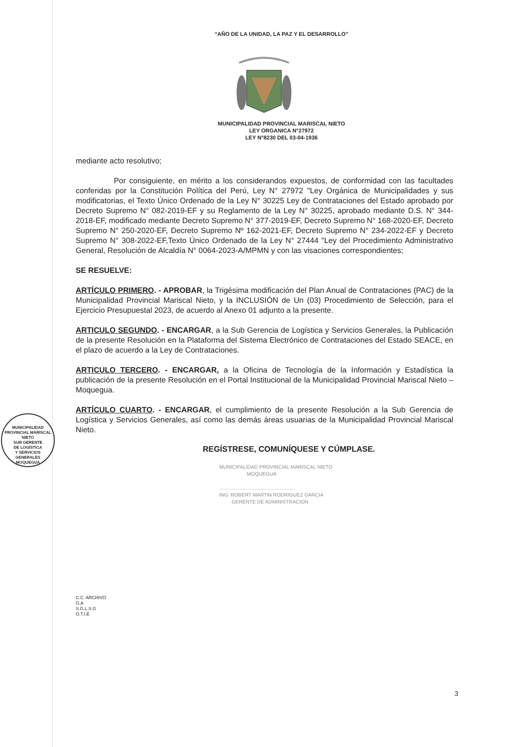“AÑO DE LA UNIDAD, LA PAZ Y EL DESARROLLO”
MUNICIPALIDAD PROVINCIAL MARISCAL NIETO
LEY ORGANICA N°27972
LEY N°8230 DEL 03-04-1936
mediante acto resolutivo;
Por consiguiente, en mérito a los considerandos expuestos, de conformidad con las facultades conferidas por la Constitución Política del Perú, Ley N° 27972 "Ley Orgánica de Municipalidades y sus modificatorias, el Texto Único Ordenado de la Ley N° 30225 Ley de Contrataciones del Estado aprobado por Decreto Supremo N° 082-2019-EF y su Reglamento de la Ley N° 30225, aprobado mediante D.S. N° 344-2018-EF, modificado mediante Decreto Supremo N° 377-2019-EF, Decreto Supremo N° 168-2020-EF, Decreto Supremo N° 250-2020-EF, Decreto Supremo Nº 162-2021-EF, Decreto Supremo N° 234-2022-EF y Decreto Supremo N° 308-2022-EF,Texto Único Ordenado de la Ley N° 27444 "Ley del Procedimiento Administrativo General, Resolución de Alcaldía N° 0064-2023-A/MPMN y con las visaciones correspondientes;
SE RESUELVE:
ARTÍCULO PRIMERO. - APROBAR, la Trigésima modificación del Plan Anual de Contrataciones (PAC) de la Municipalidad Provincial Mariscal Nieto, y la INCLUSIÓN de Un (03) Procedimiento de Selección, para el Ejercicio Presupuestal 2023, de acuerdo al Anexo 01 adjunto a la presente.
ARTICULO SEGUNDO. - ENCARGAR, a la Sub Gerencia de Logística y Servicios Generales, la Publicación de la presente Resolución en la Plataforma del Sistema Electrónico de Contrataciones del Estado SEACE, en el plazo de acuerdo a la Ley de Contrataciones.
ARTICULO TERCERO. - ENCARGAR, a la Oficina de Tecnología de la Información y Estadística la publicación de la presente Resolución en el Portal Institucional de la Municipalidad Provincial Mariscal Nieto – Moquegua.
ARTÍCULO CUARTO. - ENCARGAR, el cumplimiento de la presente Resolución a la Sub Gerencia de Logística y Servicios Generales, así como las demás áreas usuarias de la Municipalidad Provincial Mariscal Nieto.
REGÍSTRESE, COMUNÍQUESE Y CÚMPLASE.
MUNICIPALIDAD PROVINCIAL MARISCAL NIETO
MOQUEGUA
.......................................................
ING. ROBERT MARTIN RODRIGUEZ GARCIA
GERENTE DE ADMINISTRACION
C.C. ARCHIVO
G.A
S.G.L.S.G
O.T.I.E
MUNICIPALIDAD PROVINCIAL MARISCAL NIETO
SUB GERENTE
DE LOGÍSTICA
Y SERVICIOS
GENERALES
MOQUEGUA
3